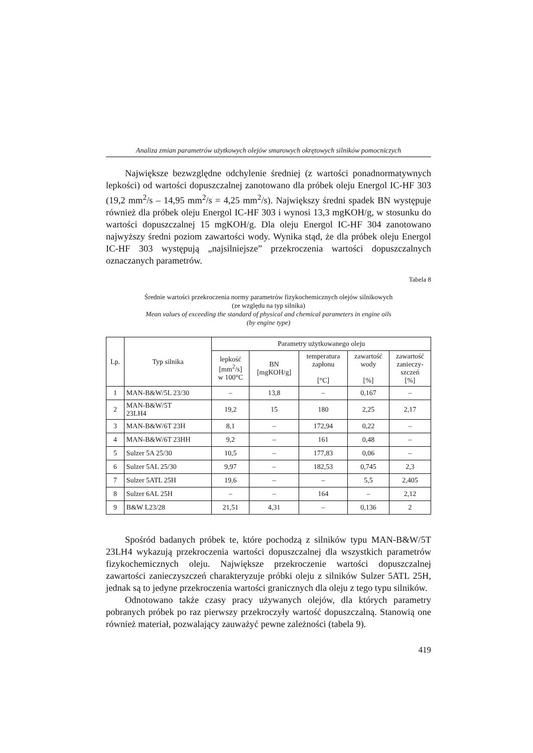Analiza zmian parametrów użytkowych olejów smarowych okrętowych silników pomocniczych
Największe bezwzględne odchylenie średniej (z wartości ponadnormatywnych lepkości) od wartości dopuszczalnej zanotowano dla próbek oleju Energol IC-HF 303 (19,2 mm<sup>2</sup>/s – 14,95 mm<sup>2</sup>/s = 4,25 mm<sup>2</sup>/s). Największy średni spadek BN występuje również dla próbek oleju Energol IC-HF 303 i wynosi 13,3 mgKOH/g, w stosunku do wartości dopuszczalnej 15 mgKOH/g. Dla oleju Energol IC-HF 304 zanotowano najwyższy średni poziom zawartości wody. Wynika stąd, że dla próbek oleju Energol IC-HF 303 występują „najsilniejsze” przekroczenia wartości dopuszczalnych oznaczanych parametrów.
Tabela 8
Średnie wartości przekroczenia normy parametrów fizykochemicznych olejów silnikowych
(ze względu na typ silnika)
Mean values of exceeding the standard of physical and chemical parameters in engine oils
(by engine type)
| Lp. | Typ silnika | Parametry użytkowanego oleju | | | | |
| --- | --- | --- | --- | --- | --- | --- |
| | | lepkość [mm<sup>2</sup>/s] w 100°C | BN [mgKOH/g] | temperatura zapłonu [°C] | zawartość wody [%] | zawartość zanieczy- szczeń [%] |
| 1 | MAN-B&W/5L 23/30 | – | 13,8 | – | 0,167 | – |
| 2 | MAN-B&W/5T 23LH4 | 19,2 | 15 | 180 | 2,25 | 2,17 |
| 3 | MAN-B&W/6T 23H | 8,1 | – | 172,94 | 0,22 | – |
| 4 | MAN-B&W/6T 23HH | 9,2 | – | 161 | 0,48 | – |
| 5 | Sulzer 5A 25/30 | 10,5 | – | 177,83 | 0,06 | – |
| 6 | Sulzer 5AL 25/30 | 9,97 | – | 182,53 | 0,745 | 2,3 |
| 7 | Sulzer 5ATL 25H | 19,6 | – | – | 5,5 | 2,405 |
| 8 | Sulzer 6AL 25H | – | – | 164 | – | 2,12 |
| 9 | B&W L23/28 | 21,51 | 4,31 | – | 0,136 | 2 |
Spośród badanych próbek te, które pochodzą z silników typu MAN-B&W/5T 23LH4 wykazują przekroczenia wartości dopuszczalnej dla wszystkich parametrów fizykochemicznych oleju. Największe przekroczenie wartości dopuszczalnej zawartości zanieczyszczeń charakteryzuje próbki oleju z silników Sulzer 5ATL 25H, jednak są to jedyne przekroczenia wartości granicznych dla oleju z tego typu silników.
Odnotowano także czasy pracy używanych olejów, dla których parametry pobranych próbek po raz pierwszy przekroczyły wartość dopuszczalną. Stanowią one również materiał, pozwalający zauważyć pewne zależności (tabela 9).
419